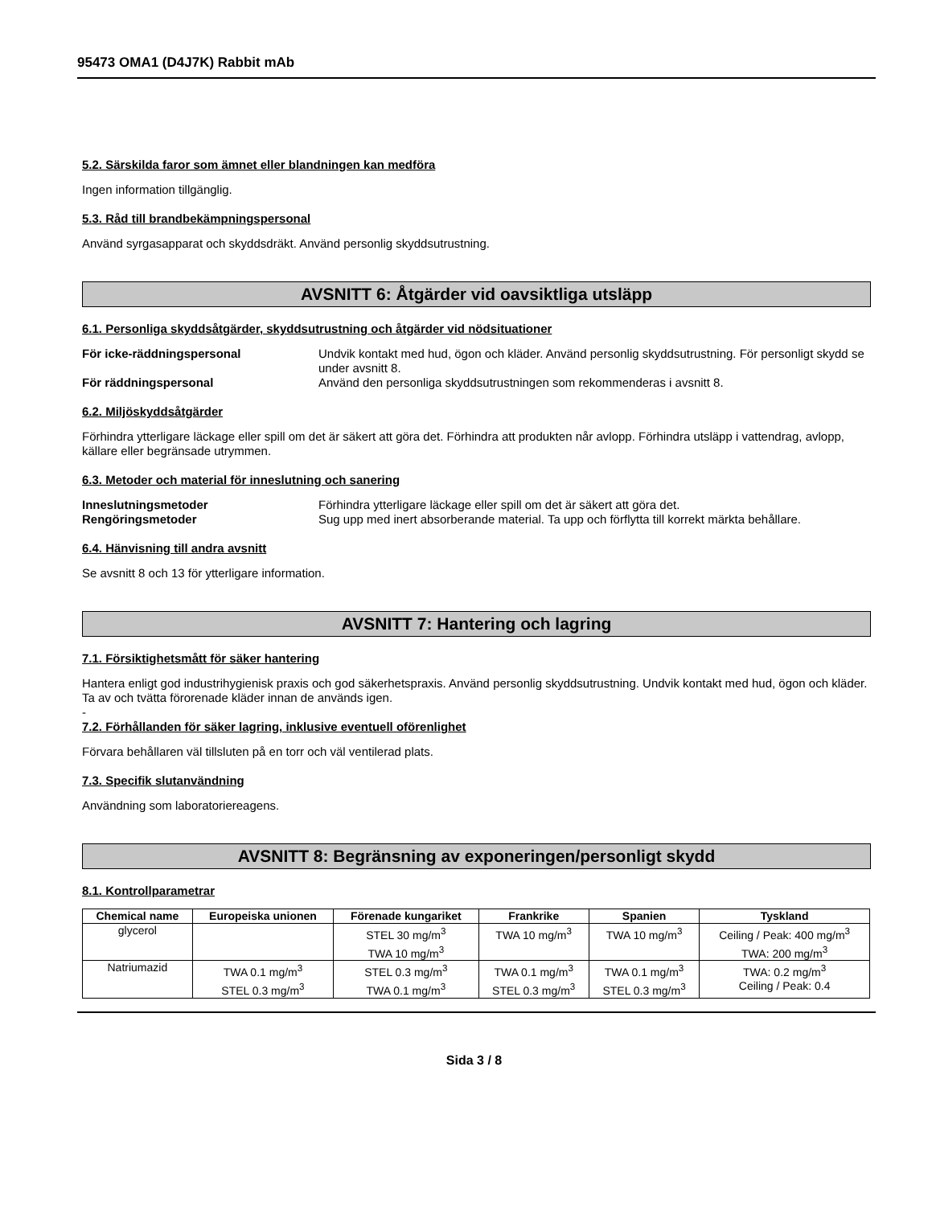95473 OMA1 (D4J7K) Rabbit mAb
5.2. Särskilda faror som ämnet eller blandningen kan medföra
Ingen information tillgänglig.
5.3. Råd till brandbekämpningspersonal
Använd syrgasapparat och skyddsdräkt. Använd personlig skyddsutrustning.
AVSNITT 6: Åtgärder vid oavsiktliga utsläpp
6.1. Personliga skyddsåtgärder, skyddsutrustning och åtgärder vid nödsituationer
För icke-räddningspersonal Undvik kontakt med hud, ögon och kläder. Använd personlig skyddsutrustning. För personligt skydd se under avsnitt 8. För räddningspersonal Använd den personliga skyddsutrustningen som rekommenderas i avsnitt 8.
6.2. Miljöskyddsåtgärder
Förhindra ytterligare läckage eller spill om det är säkert att göra det. Förhindra att produkten når avlopp. Förhindra utsläpp i vattendrag, avlopp, källare eller begränsade utrymmen.
6.3. Metoder och material för inneslutning och sanering
Inneslutningsmetoder Förhindra ytterligare läckage eller spill om det är säkert att göra det. Rengöringsmetoder Sug upp med inert absorberande material. Ta upp och förflytta till korrekt märkta behållare.
6.4. Hänvisning till andra avsnitt
Se avsnitt 8 och 13 för ytterligare information.
AVSNITT 7: Hantering och lagring
7.1. Försiktighetsmått för säker hantering
Hantera enligt god industrihygienisk praxis och god säkerhetspraxis. Använd personlig skyddsutrustning. Undvik kontakt med hud, ögon och kläder. Ta av och tvätta förorenade kläder innan de används igen.
-
7.2. Förhållanden för säker lagring, inklusive eventuell oförenlighet
Förvara behållaren väl tillsluten på en torr och väl ventilerad plats.
7.3. Specifik slutanvändning
Användning som laboratoriereagens.
AVSNITT 8: Begränsning av exponeringen/personligt skydd
8.1. Kontrollparametrar
| Chemical name | Europeiska unionen | Förenade kungariket | Frankrike | Spanien | Tyskland |
| --- | --- | --- | --- | --- | --- |
| glycerol | | STEL 30 mg/m<sup>3</sup> TWA 10 mg/m<sup>3</sup> | TWA 10 mg/m<sup>3</sup> | TWA 10 mg/m<sup>3</sup> | Ceiling / Peak: 400 mg/m<sup>3</sup> TWA: 200 mg/m<sup>3</sup> |
| Natriumazid | TWA 0.1 mg/m<sup>3</sup> STEL 0.3 mg/m<sup>3</sup> | STEL 0.3 mg/m<sup>3</sup> TWA 0.1 mg/m<sup>3</sup> | TWA 0.1 mg/m<sup>3</sup> STEL 0.3 mg/m<sup>3</sup> | TWA 0.1 mg/m<sup>3</sup> STEL 0.3 mg/m<sup>3</sup> | TWA: 0.2 mg/m<sup>3</sup> Ceiling / Peak: 0.4 |
Sida 3 / 8